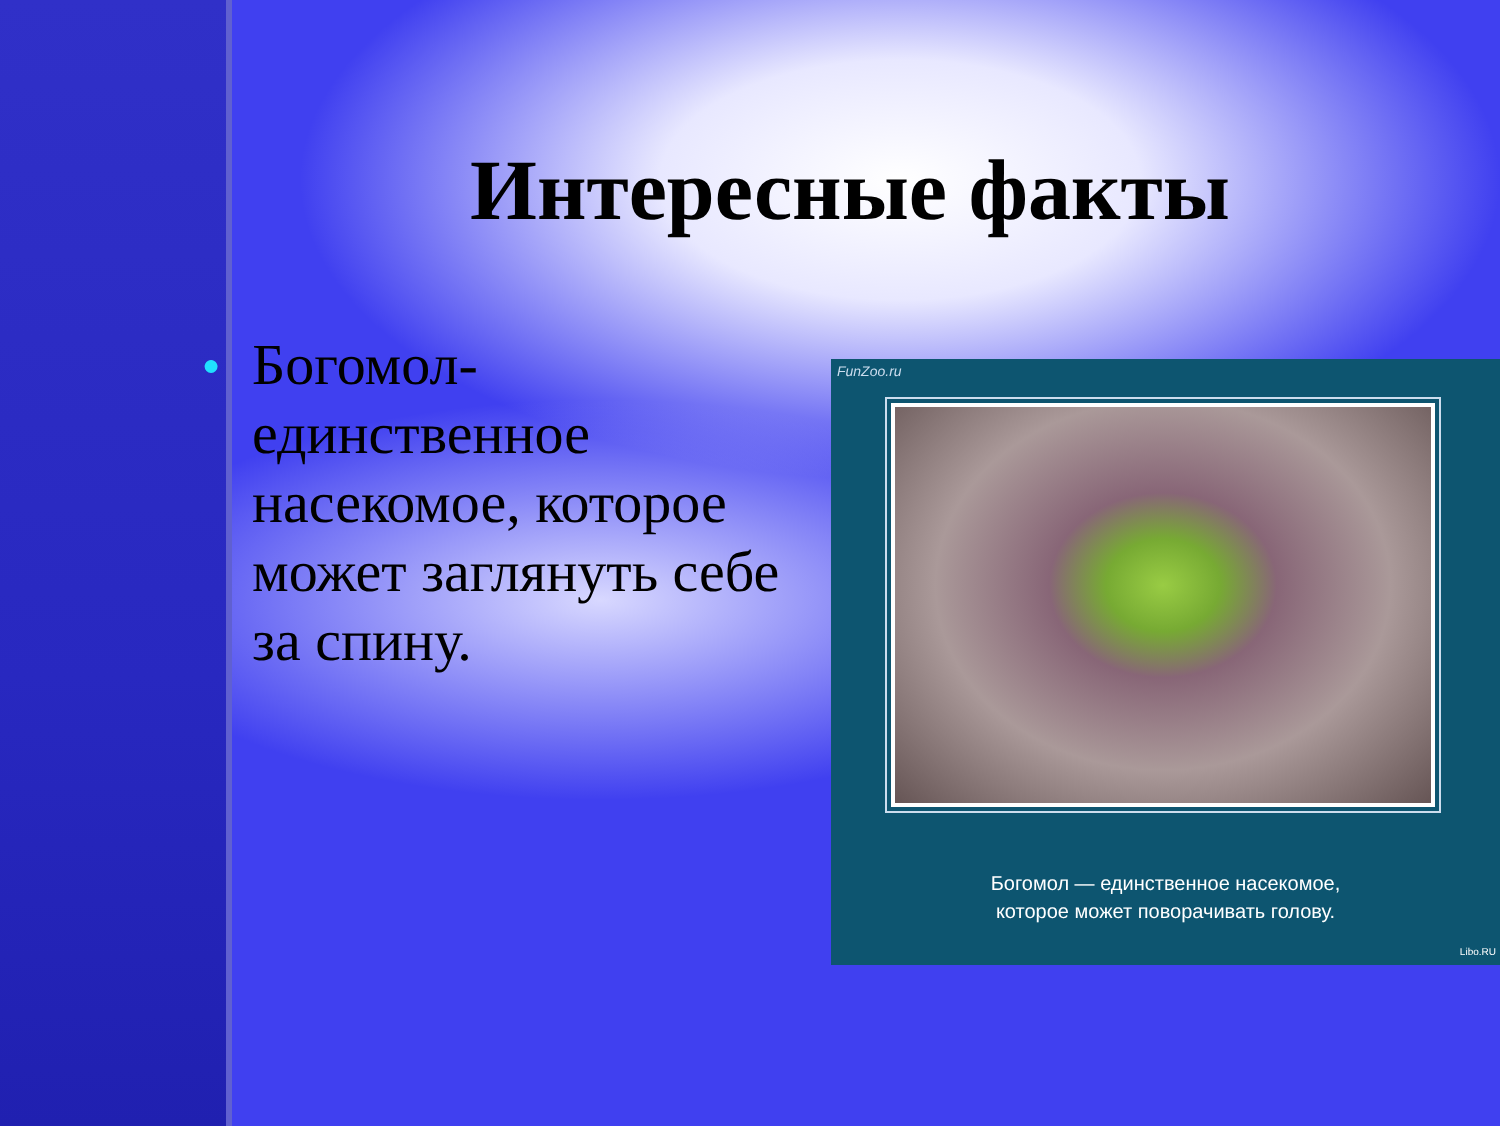Интересные факты
● Богомол-единственное насекомое, которое может заглянуть себе за спину.
FunZoo.ru
Богомол — единственное насекомое,
которое может поворачивать голову.
Libo.RU